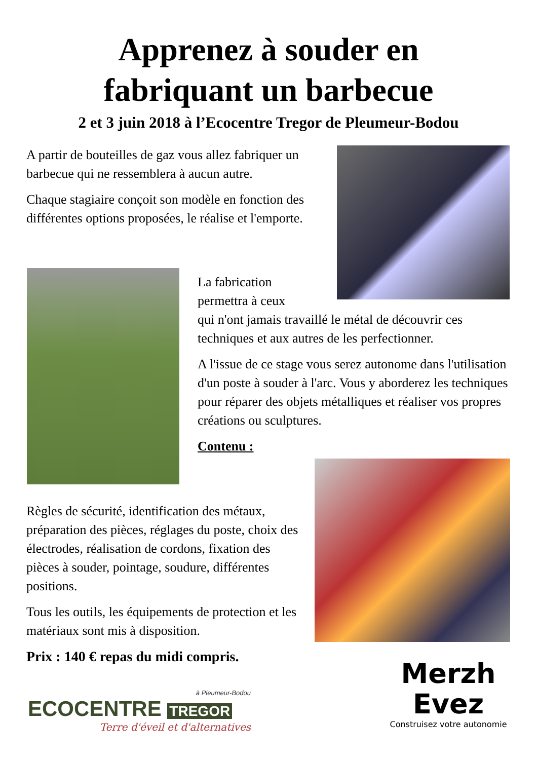Apprenez à souder en
fabriquant un barbecue
2 et 3 juin 2018 à l’Ecocentre Tregor de Pleumeur-Bodou
A partir de bouteilles de gaz vous allez fabriquer un barbecue qui ne ressemblera à aucun autre.
Chaque stagiaire conçoit son modèle en fonction des différentes options proposées, le réalise et l'emporte.
La fabrication
permettra à ceux
qui n'ont jamais travaillé le métal de découvrir ces techniques et aux autres de les perfectionner.
A l'issue de ce stage vous serez autonome dans l'utilisation d'un poste à souder à l'arc. Vous y aborderez les techniques pour réparer des objets métalliques et réaliser vos propres créations ou sculptures.
Contenu :
Règles de sécurité, identification des métaux, préparation des pièces, réglages du poste, choix des électrodes, réalisation de cordons, fixation des pièces à souder, pointage, soudure, différentes positions.
Tous les outils, les équipements de protection et les matériaux sont mis à disposition.
Prix : 140 € repas du midi compris.
à Pleumeur-Bodou
ECOCENTRE TREGOR
Terre d'éveil et d'alternatives
Merzh
Evez
Construisez votre autonomie